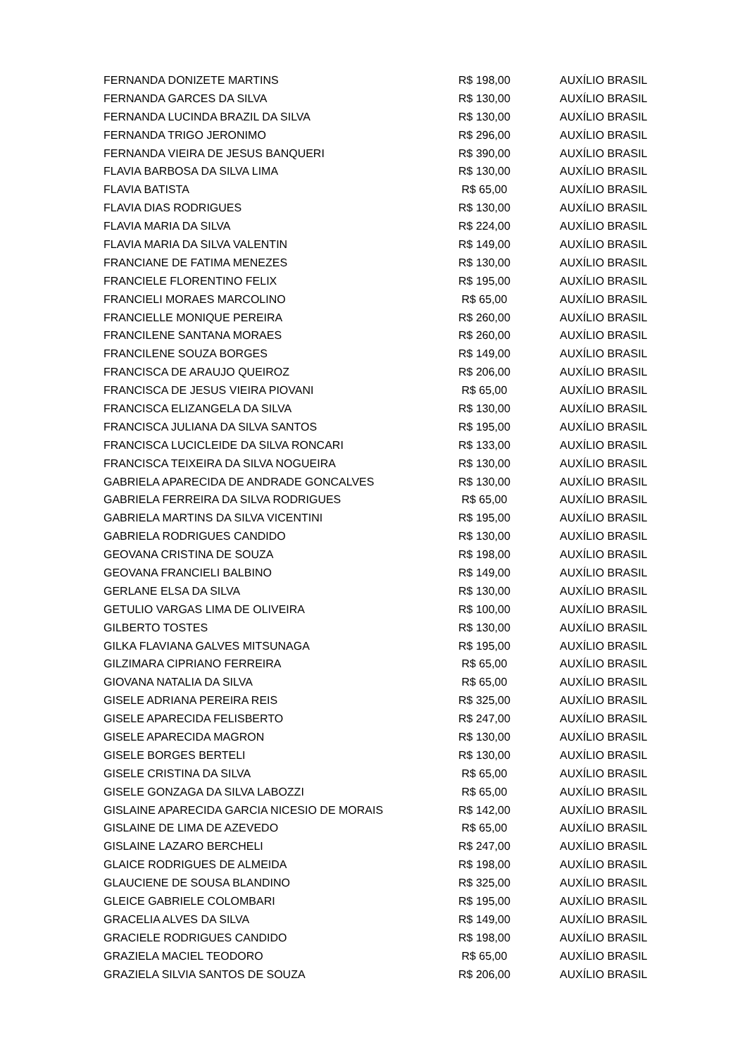| FERNANDA DONIZETE MARTINS | R$ 198,00 | AUXÍLIO BRASIL |
| FERNANDA GARCES DA SILVA | R$ 130,00 | AUXÍLIO BRASIL |
| FERNANDA LUCINDA BRAZIL DA SILVA | R$ 130,00 | AUXÍLIO BRASIL |
| FERNANDA TRIGO JERONIMO | R$ 296,00 | AUXÍLIO BRASIL |
| FERNANDA VIEIRA DE JESUS BANQUERI | R$ 390,00 | AUXÍLIO BRASIL |
| FLAVIA BARBOSA DA SILVA LIMA | R$ 130,00 | AUXÍLIO BRASIL |
| FLAVIA BATISTA | R$ 65,00 | AUXÍLIO BRASIL |
| FLAVIA DIAS RODRIGUES | R$ 130,00 | AUXÍLIO BRASIL |
| FLAVIA MARIA DA SILVA | R$ 224,00 | AUXÍLIO BRASIL |
| FLAVIA MARIA DA SILVA VALENTIN | R$ 149,00 | AUXÍLIO BRASIL |
| FRANCIANE DE FATIMA MENEZES | R$ 130,00 | AUXÍLIO BRASIL |
| FRANCIELE FLORENTINO FELIX | R$ 195,00 | AUXÍLIO BRASIL |
| FRANCIELI MORAES MARCOLINO | R$ 65,00 | AUXÍLIO BRASIL |
| FRANCIELLE MONIQUE PEREIRA | R$ 260,00 | AUXÍLIO BRASIL |
| FRANCILENE SANTANA MORAES | R$ 260,00 | AUXÍLIO BRASIL |
| FRANCILENE SOUZA BORGES | R$ 149,00 | AUXÍLIO BRASIL |
| FRANCISCA DE ARAUJO QUEIROZ | R$ 206,00 | AUXÍLIO BRASIL |
| FRANCISCA DE JESUS VIEIRA PIOVANI | R$ 65,00 | AUXÍLIO BRASIL |
| FRANCISCA ELIZANGELA DA SILVA | R$ 130,00 | AUXÍLIO BRASIL |
| FRANCISCA JULIANA DA SILVA SANTOS | R$ 195,00 | AUXÍLIO BRASIL |
| FRANCISCA LUCICLEIDE DA SILVA RONCARI | R$ 133,00 | AUXÍLIO BRASIL |
| FRANCISCA TEIXEIRA DA SILVA NOGUEIRA | R$ 130,00 | AUXÍLIO BRASIL |
| GABRIELA APARECIDA DE ANDRADE GONCALVES | R$ 130,00 | AUXÍLIO BRASIL |
| GABRIELA FERREIRA DA SILVA RODRIGUES | R$ 65,00 | AUXÍLIO BRASIL |
| GABRIELA MARTINS DA SILVA VICENTINI | R$ 195,00 | AUXÍLIO BRASIL |
| GABRIELA RODRIGUES CANDIDO | R$ 130,00 | AUXÍLIO BRASIL |
| GEOVANA CRISTINA DE SOUZA | R$ 198,00 | AUXÍLIO BRASIL |
| GEOVANA FRANCIELI BALBINO | R$ 149,00 | AUXÍLIO BRASIL |
| GERLANE ELSA DA SILVA | R$ 130,00 | AUXÍLIO BRASIL |
| GETULIO VARGAS LIMA DE OLIVEIRA | R$ 100,00 | AUXÍLIO BRASIL |
| GILBERTO TOSTES | R$ 130,00 | AUXÍLIO BRASIL |
| GILKA FLAVIANA GALVES MITSUNAGA | R$ 195,00 | AUXÍLIO BRASIL |
| GILZIMARA CIPRIANO FERREIRA | R$ 65,00 | AUXÍLIO BRASIL |
| GIOVANA NATALIA DA SILVA | R$ 65,00 | AUXÍLIO BRASIL |
| GISELE ADRIANA PEREIRA REIS | R$ 325,00 | AUXÍLIO BRASIL |
| GISELE APARECIDA FELISBERTO | R$ 247,00 | AUXÍLIO BRASIL |
| GISELE APARECIDA MAGRON | R$ 130,00 | AUXÍLIO BRASIL |
| GISELE BORGES BERTELI | R$ 130,00 | AUXÍLIO BRASIL |
| GISELE CRISTINA DA SILVA | R$ 65,00 | AUXÍLIO BRASIL |
| GISELE GONZAGA DA SILVA LABOZZI | R$ 65,00 | AUXÍLIO BRASIL |
| GISLAINE APARECIDA GARCIA NICESIO DE MORAIS | R$ 142,00 | AUXÍLIO BRASIL |
| GISLAINE DE LIMA DE AZEVEDO | R$ 65,00 | AUXÍLIO BRASIL |
| GISLAINE LAZARO BERCHELI | R$ 247,00 | AUXÍLIO BRASIL |
| GLAICE RODRIGUES DE ALMEIDA | R$ 198,00 | AUXÍLIO BRASIL |
| GLAUCIENE DE SOUSA BLANDINO | R$ 325,00 | AUXÍLIO BRASIL |
| GLEICE GABRIELE COLOMBARI | R$ 195,00 | AUXÍLIO BRASIL |
| GRACELIA ALVES DA SILVA | R$ 149,00 | AUXÍLIO BRASIL |
| GRACIELE RODRIGUES CANDIDO | R$ 198,00 | AUXÍLIO BRASIL |
| GRAZIELA MACIEL TEODORO | R$ 65,00 | AUXÍLIO BRASIL |
| GRAZIELA SILVIA SANTOS DE SOUZA | R$ 206,00 | AUXÍLIO BRASIL |